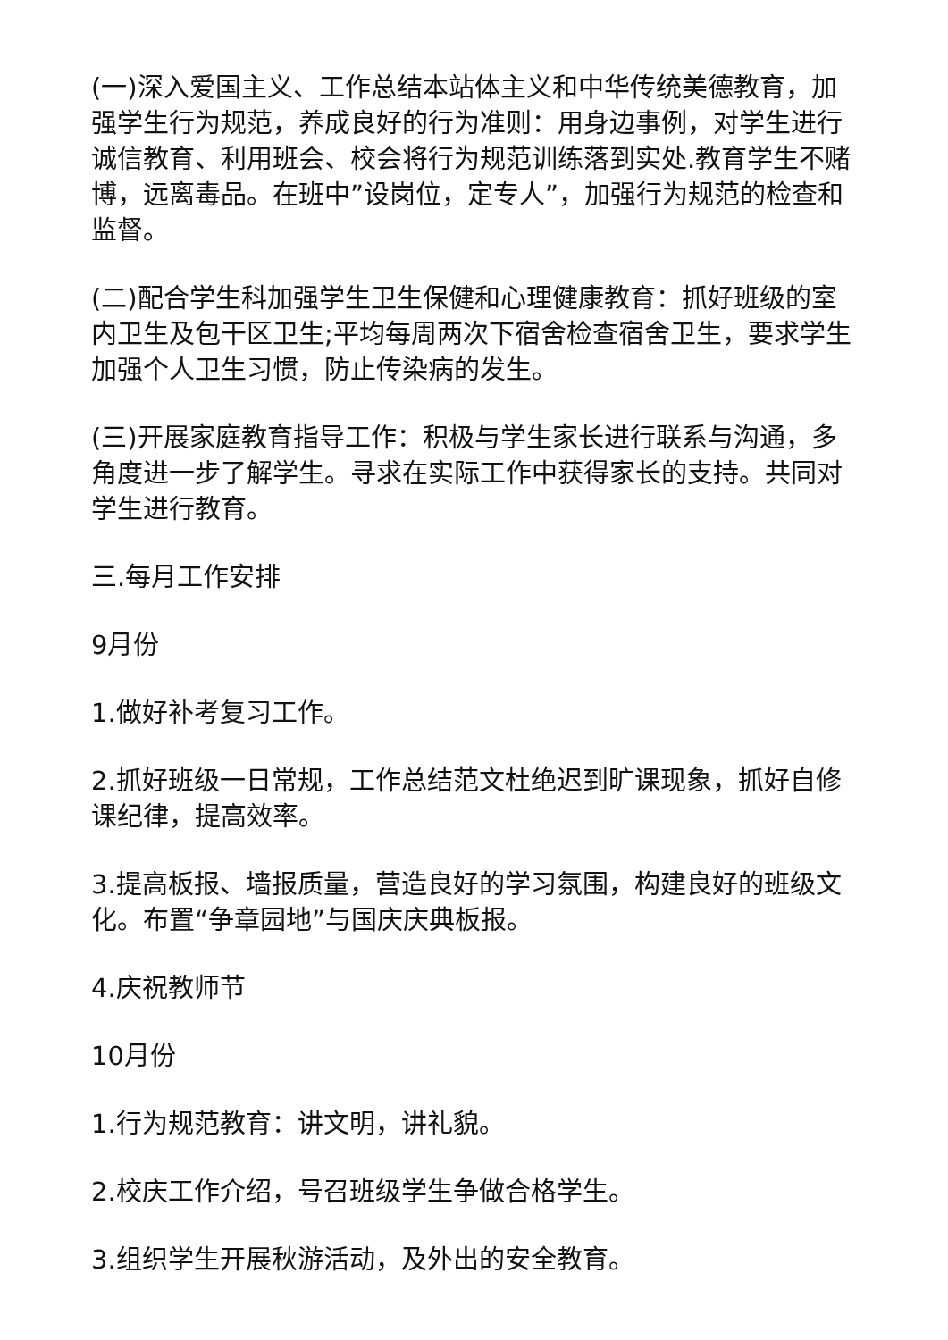(一)深入爱国主义、工作总结本站体主义和中华传统美德教育，加强学生行为规范，养成良好的行为准则：用身边事例，对学生进行诚信教育、利用班会、校会将行为规范训练落到实处.教育学生不赌博，远离毒品。在班中”设岗位，定专人”，加强行为规范的检查和监督。
(二)配合学生科加强学生卫生保健和心理健康教育：抓好班级的室内卫生及包干区卫生;平均每周两次下宿舍检查宿舍卫生，要求学生加强个人卫生习惯，防止传染病的发生。
(三)开展家庭教育指导工作：积极与学生家长进行联系与沟通，多角度进一步了解学生。寻求在实际工作中获得家长的支持。共同对学生进行教育。
三.每月工作安排
9月份
1.做好补考复习工作。
2.抓好班级一日常规，工作总结范文杜绝迟到旷课现象，抓好自修课纪律，提高效率。
3.提高板报、墙报质量，营造良好的学习氛围，构建良好的班级文化。布置“争章园地”与国庆庆典板报。
4.庆祝教师节
10月份
1.行为规范教育：讲文明，讲礼貌。
2.校庆工作介绍，号召班级学生争做合格学生。
3.组织学生开展秋游活动，及外出的安全教育。